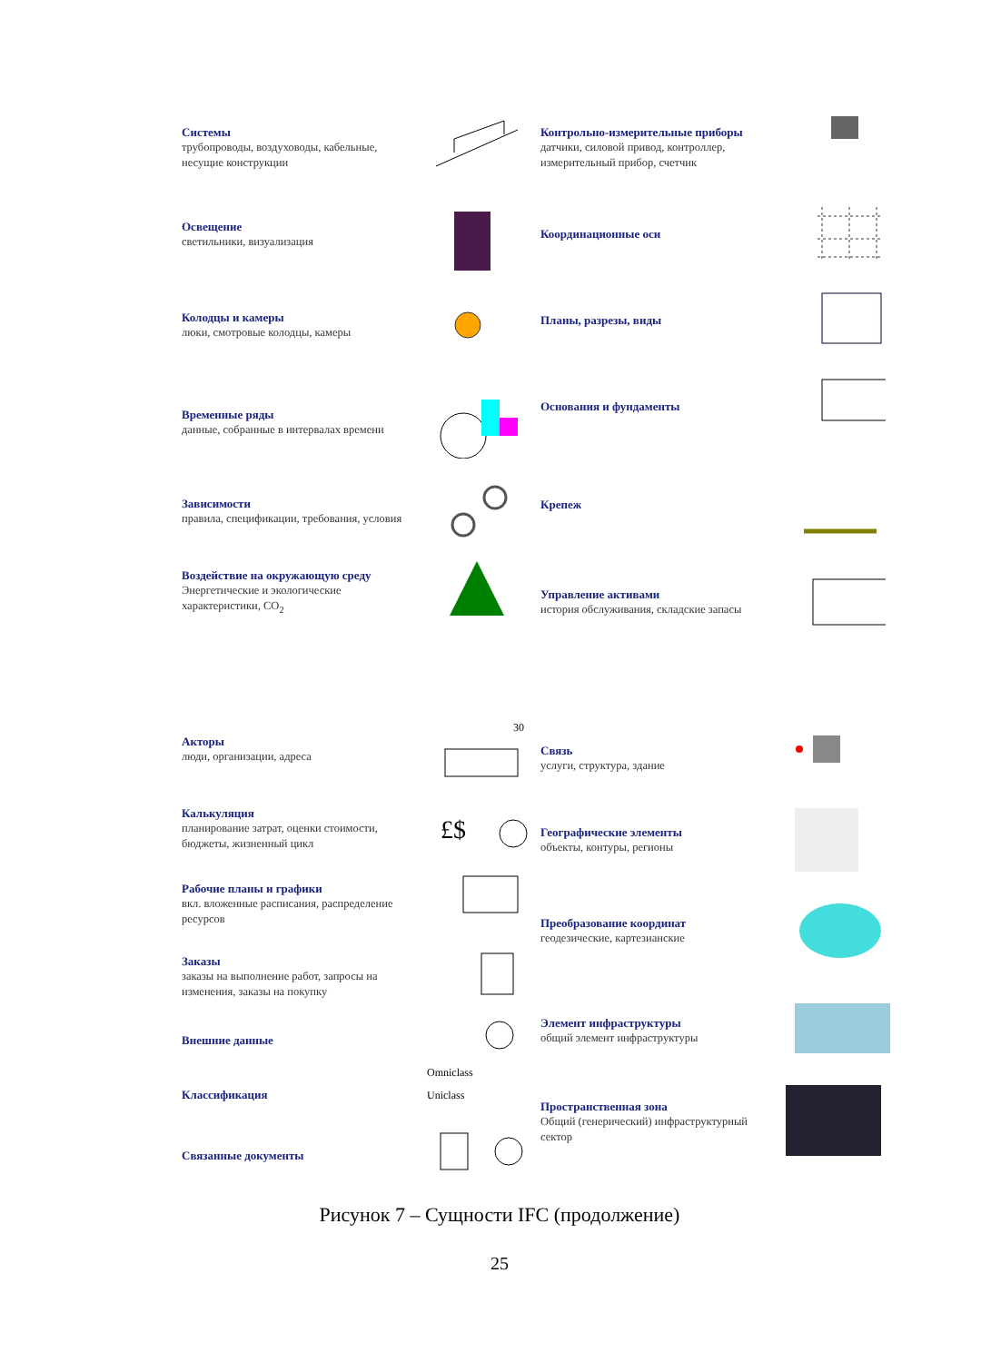Системы
трубопроводы, воздуховоды, кабельные, несущие конструкции
Освещение
светильники, визуализация
Колодцы и камеры
люки, смотровые колодцы, камеры
Временные ряды
данные, собранные в интервалах времени
Зависимости
правила, спецификации, требования, условия
Воздействие на окружающую среду
Энергетические и экологические характеристики, CO<sub>2</sub>
Акторы
люди, организации, адреса
30
Калькуляция
планирование затрат, оценки стоимости, бюджеты, жизненный цикл
£$
Рабочие планы и графики
вкл. вложенные расписания, распределение ресурсов
Заказы
заказы на выполнение работ, запросы на изменения, заказы на покупку
Внешние данные
Классификация
Omniclass
Uniclass
Связанные документы
Контрольно-измерительные приборы
датчики, силовой привод, контроллер, измерительный прибор, счетчик
Координационные оси
Планы, разрезы, виды
Основания и фундаменты
Крепеж
Управление активами
история обслуживания, складские запасы
Связь
услуги, структура, здание
Географические элементы
объекты, контуры, регионы
Преобразование координат
геодезические, картезианские
Элемент инфраструктуры
общий элемент инфраструктуры
Пространственная зона
Общий (генерический) инфраструктурный сектор
Рисунок 7 – Сущности IFC (продолжение)
25